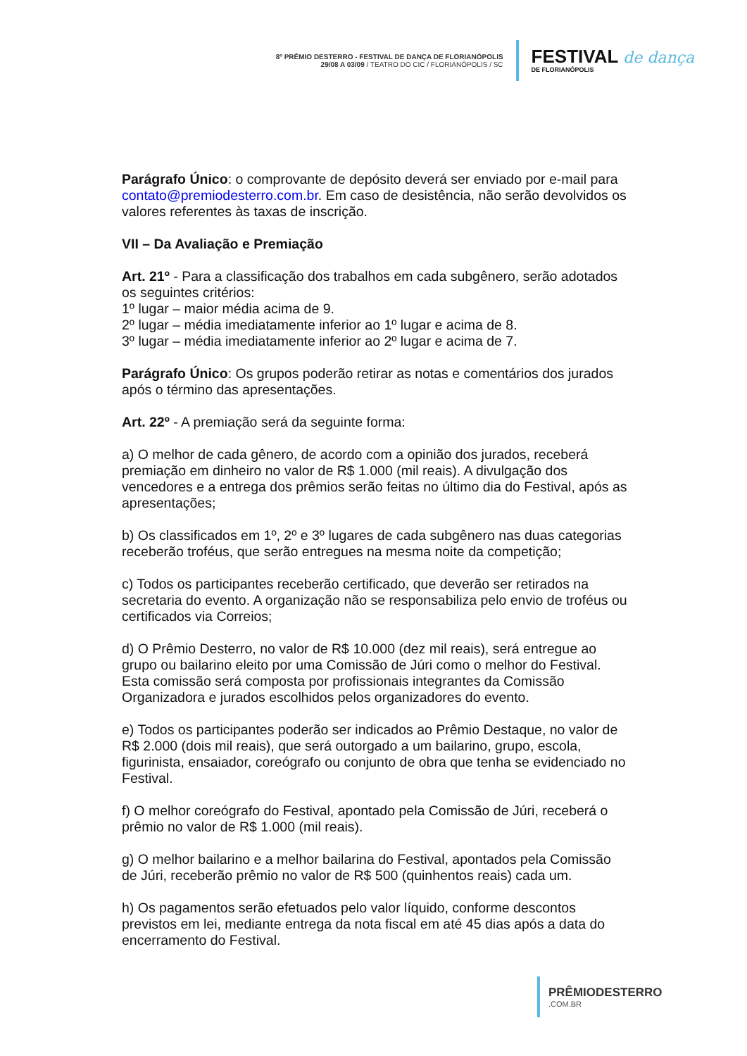8º PRÊMIO DESTERRO - FESTIVAL DE DANÇA DE FLORIANÓPOLIS
29/08 A 03/09 / TEATRO DO CIC / FLORIANÓPOLIS / SC
FESTIVAL de dança
DE FLORIANÓPOLIS
Parágrafo Único: o comprovante de depósito deverá ser enviado por e-mail para contato@premiodesterro.com.br. Em caso de desistência, não serão devolvidos os valores referentes às taxas de inscrição.
VII – Da Avaliação e Premiação
Art. 21º - Para a classificação dos trabalhos em cada subgênero, serão adotados os seguintes critérios:
1º lugar – maior média acima de 9.
2º lugar – média imediatamente inferior ao 1º lugar e acima de 8.
3º lugar – média imediatamente inferior ao 2º lugar e acima de 7.
Parágrafo Único: Os grupos poderão retirar as notas e comentários dos jurados após o término das apresentações.
Art. 22º - A premiação será da seguinte forma:
a) O melhor de cada gênero, de acordo com a opinião dos jurados, receberá premiação em dinheiro no valor de R$ 1.000 (mil reais). A divulgação dos vencedores e a entrega dos prêmios serão feitas no último dia do Festival, após as apresentações;
b) Os classificados em 1º, 2º e 3º lugares de cada subgênero nas duas categorias receberão troféus, que serão entregues na mesma noite da competição;
c) Todos os participantes receberão certificado, que deverão ser retirados na secretaria do evento. A organização não se responsabiliza pelo envio de troféus ou certificados via Correios;
d) O Prêmio Desterro, no valor de R$ 10.000 (dez mil reais), será entregue ao grupo ou bailarino eleito por uma Comissão de Júri como o melhor do Festival. Esta comissão será composta por profissionais integrantes da Comissão Organizadora e jurados escolhidos pelos organizadores do evento.
e) Todos os participantes poderão ser indicados ao Prêmio Destaque, no valor de R$ 2.000 (dois mil reais), que será outorgado a um bailarino, grupo, escola, figurinista, ensaiador, coreógrafo ou conjunto de obra que tenha se evidenciado no Festival.
f) O melhor coreógrafo do Festival, apontado pela Comissão de Júri, receberá o prêmio no valor de R$ 1.000 (mil reais).
g) O melhor bailarino e a melhor bailarina do Festival, apontados pela Comissão de Júri, receberão prêmio no valor de R$ 500 (quinhentos reais) cada um.
h) Os pagamentos serão efetuados pelo valor líquido, conforme descontos previstos em lei, mediante entrega da nota fiscal em até 45 dias após a data do encerramento do Festival.
PRÊMIODESTERRO.COM.BR